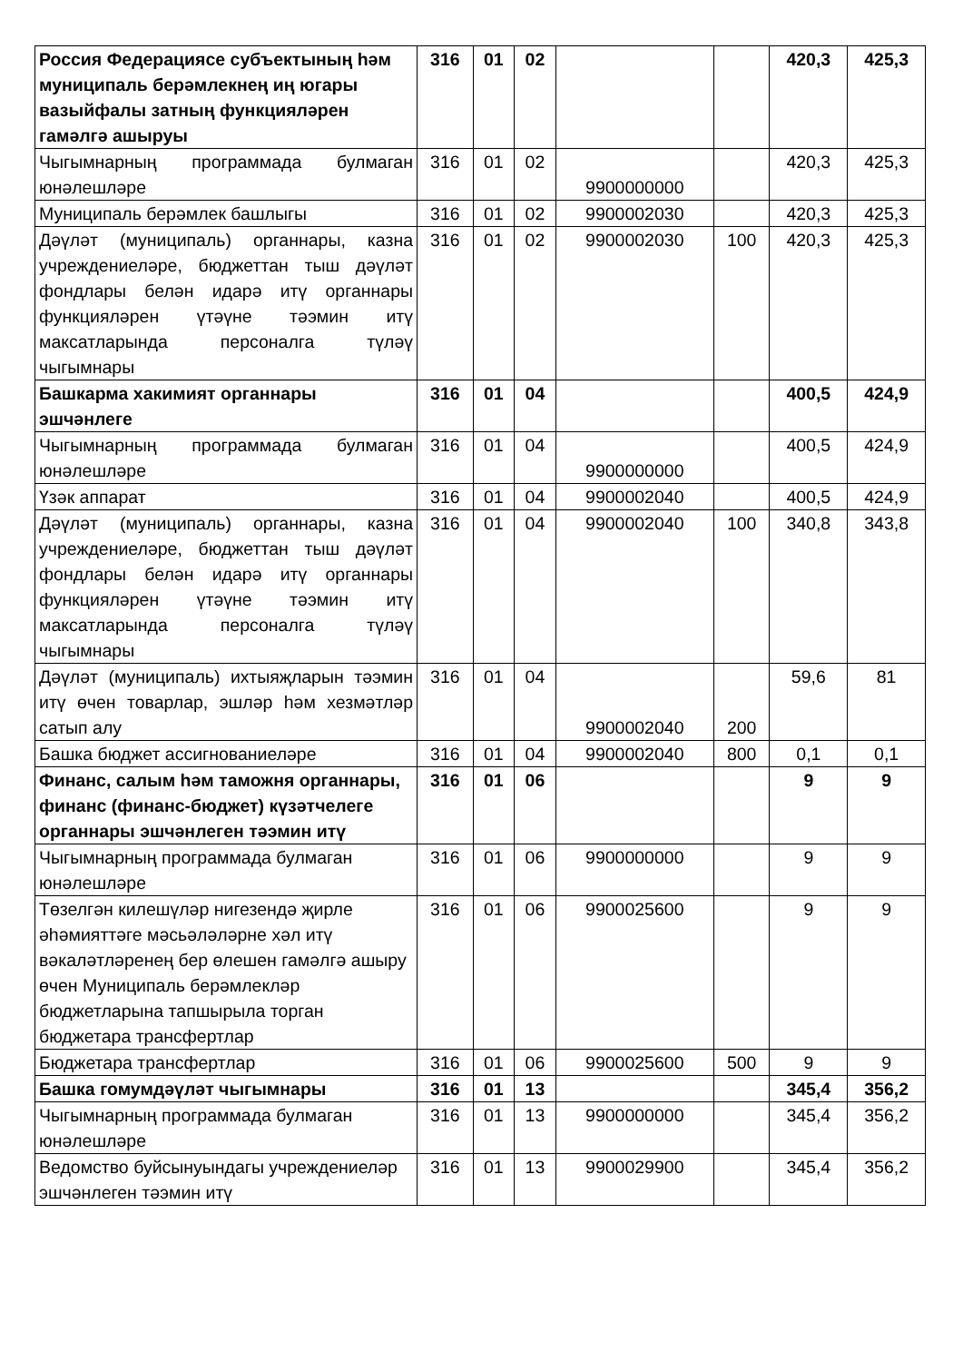| Россия Федерациясе субъектының һәм муниципаль берәмлекнең иң югары вазыйфалы затның функцияләрен гамәлгә ашыруы | 316 | 01 | 02 | | | 420,3 | 425,3 |
| Чыгымнарның программада булмаган юнәлешләре | 316 | 01 | 02 | 9900000000 | | 420,3 | 425,3 |
| Муниципаль берәмлек башлыгы | 316 | 01 | 02 | 9900002030 | | 420,3 | 425,3 |
| Дәүләт (муниципаль) органнары, казна учреждениеләре, бюджеттан тыш дәүләт фондлары белән идарә итү органнары функцияләрен үтәүне тәэмин итү максатларында персоналга түләү чыгымнары | 316 | 01 | 02 | 9900002030 | 100 | 420,3 | 425,3 |
| Башкарма хакимият органнары эшчәнлеге | 316 | 01 | 04 | | | 400,5 | 424,9 |
| Чыгымнарның программада булмаган юнәлешләре | 316 | 01 | 04 | 9900000000 | | 400,5 | 424,9 |
| Үзәк аппарат | 316 | 01 | 04 | 9900002040 | | 400,5 | 424,9 |
| Дәүләт (муниципаль) органнары, казна учреждениеләре, бюджеттан тыш дәүләт фондлары белән идарә итү органнары функцияләрен үтәүне тәэмин итү максатларында персоналга түләү чыгымнары | 316 | 01 | 04 | 9900002040 | 100 | 340,8 | 343,8 |
| Дәүләт (муниципаль) ихтыяҗларын тәэмин итү өчен товарлар, эшләр һәм хезмәтләр сатып алу | 316 | 01 | 04 | 9900002040 | 200 | 59,6 | 81 |
| Башка бюджет ассигнованиеләре | 316 | 01 | 04 | 9900002040 | 800 | 0,1 | 0,1 |
| Финанс, салым һәм таможня органнары, финанс (финанс-бюджет) күзәтчелеге органнары эшчәнлеген тәэмин итү | 316 | 01 | 06 | | | 9 | 9 |
| Чыгымнарның программада булмаган юнәлешләре | 316 | 01 | 06 | 9900000000 | | 9 | 9 |
| Төзелгән килешүләр нигезендә җирле әһәмияттәге мәсьәләләрне хәл итү вәкаләтләренең бер өлешен гамәлгә ашыру өчен Муниципаль берәмлекләр бюджетларына тапшырыла торган бюджетара трансфертлар | 316 | 01 | 06 | 9900025600 | | 9 | 9 |
| Бюджетара трансфертлар | 316 | 01 | 06 | 9900025600 | 500 | 9 | 9 |
| Башка гомумдәүләт чыгымнары | 316 | 01 | 13 | | | 345,4 | 356,2 |
| Чыгымнарның программада булмаган юнәлешләре | 316 | 01 | 13 | 9900000000 | | 345,4 | 356,2 |
| Ведомство буйсынуындагы учреждениеләр эшчәнлеген тәэмин итү | 316 | 01 | 13 | 9900029900 | | 345,4 | 356,2 |